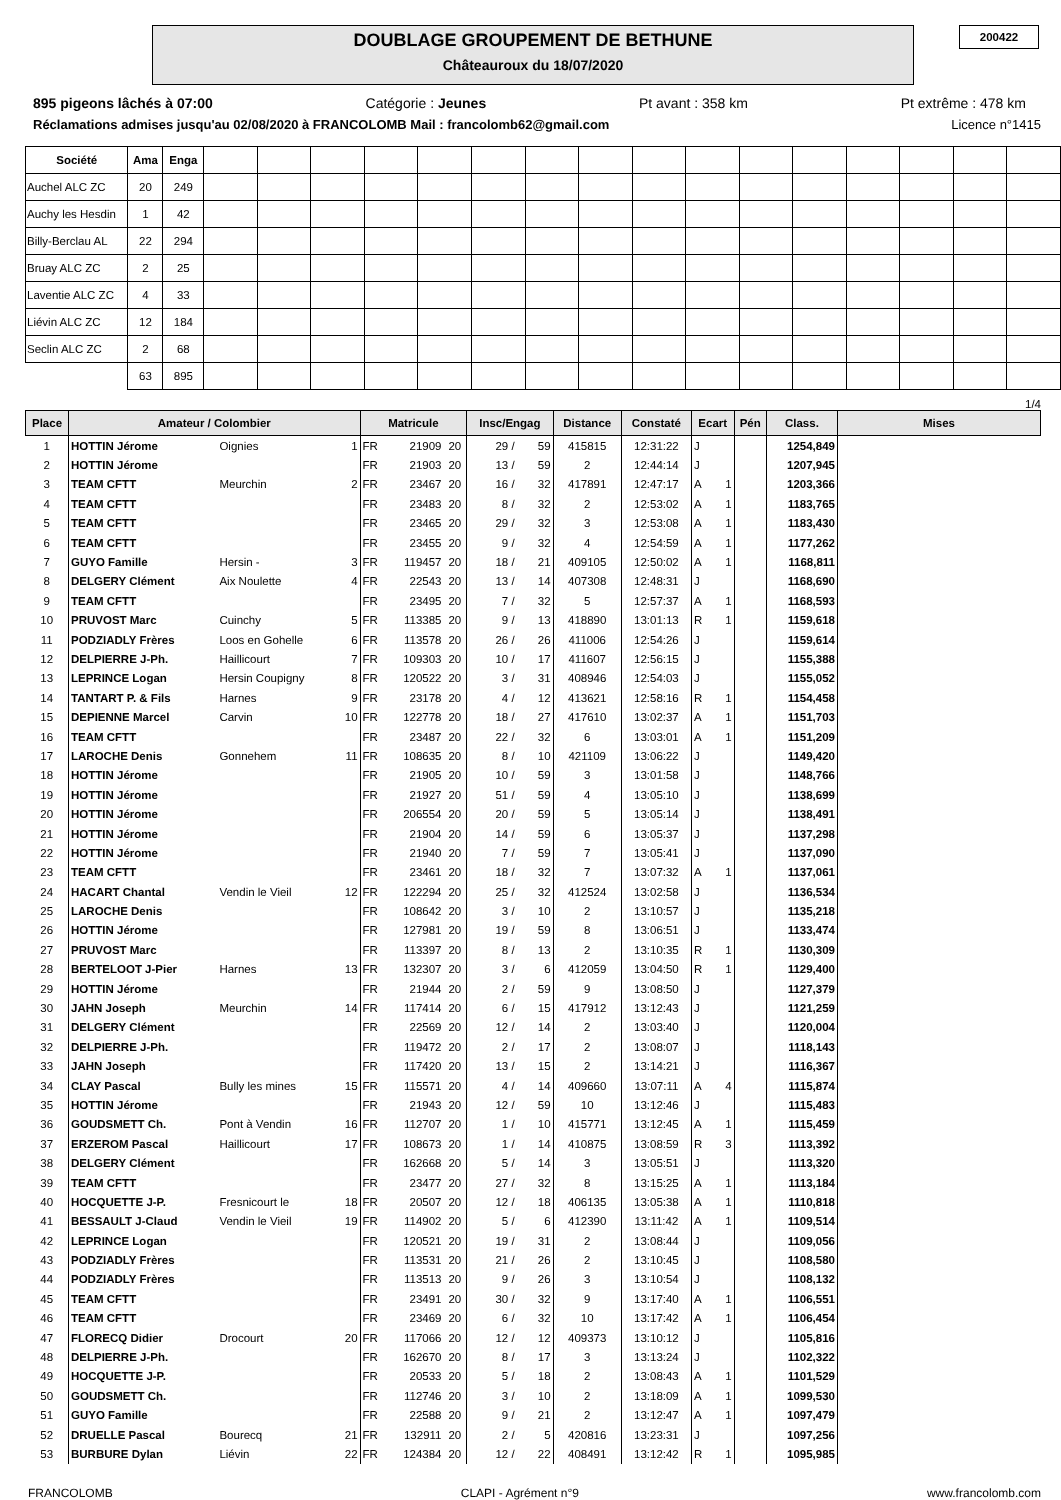DOUBLAGE GROUPEMENT DE BETHUNE
Châteauroux du 18/07/2020
200422
895 pigeons lâchés à 07:00 Catégorie : Jeunes Pt avant : 358 km Pt extrême : 478 km
Réclamations admises jusqu'au 02/08/2020 à FRANCOLOMB Mail : francolomb62@gmail.com Licence n°1415
| Société | Ama | Enga | | | | | | | | | | | | | | | | |
| Auchel ALC ZC | 20 | 249 | | | | | | | | | | | | | | | | |
| Auchy les Hesdin | 1 | 42 | | | | | | | | | | | | | | | | |
| Billy-Berclau AL | 22 | 294 | | | | | | | | | | | | | | | | |
| Bruay ALC ZC | 2 | 25 | | | | | | | | | | | | | | | | |
| Laventie ALC ZC | 4 | 33 | | | | | | | | | | | | | | | | |
| Liévin ALC ZC | 12 | 184 | | | | | | | | | | | | | | | | |
| Seclin ALC ZC | 2 | 68 | | | | | | | | | | | | | | | | |
| | 63 | 895 | | | | | | | | | | | | | | | | |
1/4
| Place | Amateur / Colombier | | | Matricule | | | Insc/Engag | | Distance | Constaté | Ecart | | Pén | Class. | Mises |
| --- | --- | --- | --- | --- | --- | --- | --- | --- | --- | --- | --- | --- | --- | --- | --- |
| 1 | HOTTIN Jérome | Oignies | 1 | FR | 21909 | 20 | 29 / | 59 | 415815 | 12:31:22 | J | | | 1254,849 | |
| 2 | HOTTIN Jérome | | | FR | 21903 | 20 | 13 / | 59 | 2 | 12:44:14 | J | | | 1207,945 | |
| 3 | TEAM CFTT | Meurchin | 2 | FR | 23467 | 20 | 16 / | 32 | 417891 | 12:47:17 | A | 1 | | 1203,366 | |
| 4 | TEAM CFTT | | | FR | 23483 | 20 | 8 / | 32 | 2 | 12:53:02 | A | 1 | | 1183,765 | |
| 5 | TEAM CFTT | | | FR | 23465 | 20 | 29 / | 32 | 3 | 12:53:08 | A | 1 | | 1183,430 | |
| 6 | TEAM CFTT | | | FR | 23455 | 20 | 9 / | 32 | 4 | 12:54:59 | A | 1 | | 1177,262 | |
| 7 | GUYO Famille | Hersin - | 3 | FR | 119457 | 20 | 18 / | 21 | 409105 | 12:50:02 | A | 1 | | 1168,811 | |
| 8 | DELGERY Clément | Aix Noulette | 4 | FR | 22543 | 20 | 13 / | 14 | 407308 | 12:48:31 | J | | | 1168,690 | |
| 9 | TEAM CFTT | | | FR | 23495 | 20 | 7 / | 32 | 5 | 12:57:37 | A | 1 | | 1168,593 | |
| 10 | PRUVOST Marc | Cuinchy | 5 | FR | 113385 | 20 | 9 / | 13 | 418890 | 13:01:13 | R | 1 | | 1159,618 | |
| 11 | PODZIADLY Frères | Loos en Gohelle | 6 | FR | 113578 | 20 | 26 / | 26 | 411006 | 12:54:26 | J | | | 1159,614 | |
| 12 | DELPIERRE J-Ph. | Haillicourt | 7 | FR | 109303 | 20 | 10 / | 17 | 411607 | 12:56:15 | J | | | 1155,388 | |
| 13 | LEPRINCE Logan | Hersin Coupigny | 8 | FR | 120522 | 20 | 3 / | 31 | 408946 | 12:54:03 | J | | | 1155,052 | |
| 14 | TANTART P. & Fils | Harnes | 9 | FR | 23178 | 20 | 4 / | 12 | 413621 | 12:58:16 | R | 1 | | 1154,458 | |
| 15 | DEPIENNE Marcel | Carvin | 10 | FR | 122778 | 20 | 18 / | 27 | 417610 | 13:02:37 | A | 1 | | 1151,703 | |
| 16 | TEAM CFTT | | | FR | 23487 | 20 | 22 / | 32 | 6 | 13:03:01 | A | 1 | | 1151,209 | |
| 17 | LAROCHE Denis | Gonnehem | 11 | FR | 108635 | 20 | 8 / | 10 | 421109 | 13:06:22 | J | | | 1149,420 | |
| 18 | HOTTIN Jérome | | | FR | 21905 | 20 | 10 / | 59 | 3 | 13:01:58 | J | | | 1148,766 | |
| 19 | HOTTIN Jérome | | | FR | 21927 | 20 | 51 / | 59 | 4 | 13:05:10 | J | | | 1138,699 | |
| 20 | HOTTIN Jérome | | | FR | 206554 | 20 | 20 / | 59 | 5 | 13:05:14 | J | | | 1138,491 | |
| 21 | HOTTIN Jérome | | | FR | 21904 | 20 | 14 / | 59 | 6 | 13:05:37 | J | | | 1137,298 | |
| 22 | HOTTIN Jérome | | | FR | 21940 | 20 | 7 / | 59 | 7 | 13:05:41 | J | | | 1137,090 | |
| 23 | TEAM CFTT | | | FR | 23461 | 20 | 18 / | 32 | 7 | 13:07:32 | A | 1 | | 1137,061 | |
| 24 | HACART Chantal | Vendin le Vieil | 12 | FR | 122294 | 20 | 25 / | 32 | 412524 | 13:02:58 | J | | | 1136,534 | |
| 25 | LAROCHE Denis | | | FR | 108642 | 20 | 3 / | 10 | 2 | 13:10:57 | J | | | 1135,218 | |
| 26 | HOTTIN Jérome | | | FR | 127981 | 20 | 19 / | 59 | 8 | 13:06:51 | J | | | 1133,474 | |
| 27 | PRUVOST Marc | | | FR | 113397 | 20 | 8 / | 13 | 2 | 13:10:35 | R | 1 | | 1130,309 | |
| 28 | BERTELOOT J-Pier | Harnes | 13 | FR | 132307 | 20 | 3 / | 6 | 412059 | 13:04:50 | R | 1 | | 1129,400 | |
| 29 | HOTTIN Jérome | | | FR | 21944 | 20 | 2 / | 59 | 9 | 13:08:50 | J | | | 1127,379 | |
| 30 | JAHN Joseph | Meurchin | 14 | FR | 117414 | 20 | 6 / | 15 | 417912 | 13:12:43 | J | | | 1121,259 | |
| 31 | DELGERY Clément | | | FR | 22569 | 20 | 12 / | 14 | 2 | 13:03:40 | J | | | 1120,004 | |
| 32 | DELPIERRE J-Ph. | | | FR | 119472 | 20 | 2 / | 17 | 2 | 13:08:07 | J | | | 1118,143 | |
| 33 | JAHN Joseph | | | FR | 117420 | 20 | 13 / | 15 | 2 | 13:14:21 | J | | | 1116,367 | |
| 34 | CLAY Pascal | Bully les mines | 15 | FR | 115571 | 20 | 4 / | 14 | 409660 | 13:07:11 | A | 4 | | 1115,874 | |
| 35 | HOTTIN Jérome | | | FR | 21943 | 20 | 12 / | 59 | 10 | 13:12:46 | J | | | 1115,483 | |
| 36 | GOUDSMETT Ch. | Pont à Vendin | 16 | FR | 112707 | 20 | 1 / | 10 | 415771 | 13:12:45 | A | 1 | | 1115,459 | |
| 37 | ERZEROM Pascal | Haillicourt | 17 | FR | 108673 | 20 | 1 / | 14 | 410875 | 13:08:59 | R | 3 | | 1113,392 | |
| 38 | DELGERY Clément | | | FR | 162668 | 20 | 5 / | 14 | 3 | 13:05:51 | J | | | 1113,320 | |
| 39 | TEAM CFTT | | | FR | 23477 | 20 | 27 / | 32 | 8 | 13:15:25 | A | 1 | | 1113,184 | |
| 40 | HOCQUETTE J-P. | Fresnicourt le | 18 | FR | 20507 | 20 | 12 / | 18 | 406135 | 13:05:38 | A | 1 | | 1110,818 | |
| 41 | BESSAULT J-Claud | Vendin le Vieil | 19 | FR | 114902 | 20 | 5 / | 6 | 412390 | 13:11:42 | A | 1 | | 1109,514 | |
| 42 | LEPRINCE Logan | | | FR | 120521 | 20 | 19 / | 31 | 2 | 13:08:44 | J | | | 1109,056 | |
| 43 | PODZIADLY Frères | | | FR | 113531 | 20 | 21 / | 26 | 2 | 13:10:45 | J | | | 1108,580 | |
| 44 | PODZIADLY Frères | | | FR | 113513 | 20 | 9 / | 26 | 3 | 13:10:54 | J | | | 1108,132 | |
| 45 | TEAM CFTT | | | FR | 23491 | 20 | 30 / | 32 | 9 | 13:17:40 | A | 1 | | 1106,551 | |
| 46 | TEAM CFTT | | | FR | 23469 | 20 | 6 / | 32 | 10 | 13:17:42 | A | 1 | | 1106,454 | |
| 47 | FLORECQ Didier | Drocourt | 20 | FR | 117066 | 20 | 12 / | 12 | 409373 | 13:10:12 | J | | | 1105,816 | |
| 48 | DELPIERRE J-Ph. | | | FR | 162670 | 20 | 8 / | 17 | 3 | 13:13:24 | J | | | 1102,322 | |
| 49 | HOCQUETTE J-P. | | | FR | 20533 | 20 | 5 / | 18 | 2 | 13:08:43 | A | 1 | | 1101,529 | |
| 50 | GOUDSMETT Ch. | | | FR | 112746 | 20 | 3 / | 10 | 2 | 13:18:09 | A | 1 | | 1099,530 | |
| 51 | GUYO Famille | | | FR | 22588 | 20 | 9 / | 21 | 2 | 13:12:47 | A | 1 | | 1097,479 | |
| 52 | DRUELLE Pascal | Bourecq | 21 | FR | 132911 | 20 | 2 / | 5 | 420816 | 13:23:31 | J | | | 1097,256 | |
| 53 | BURBURE Dylan | Liévin | 22 | FR | 124384 | 20 | 12 / | 22 | 408491 | 13:12:42 | R | 1 | | 1095,985 | |
FRANCOLOMB CLAPI - Agrément n°9 www.francolomb.com